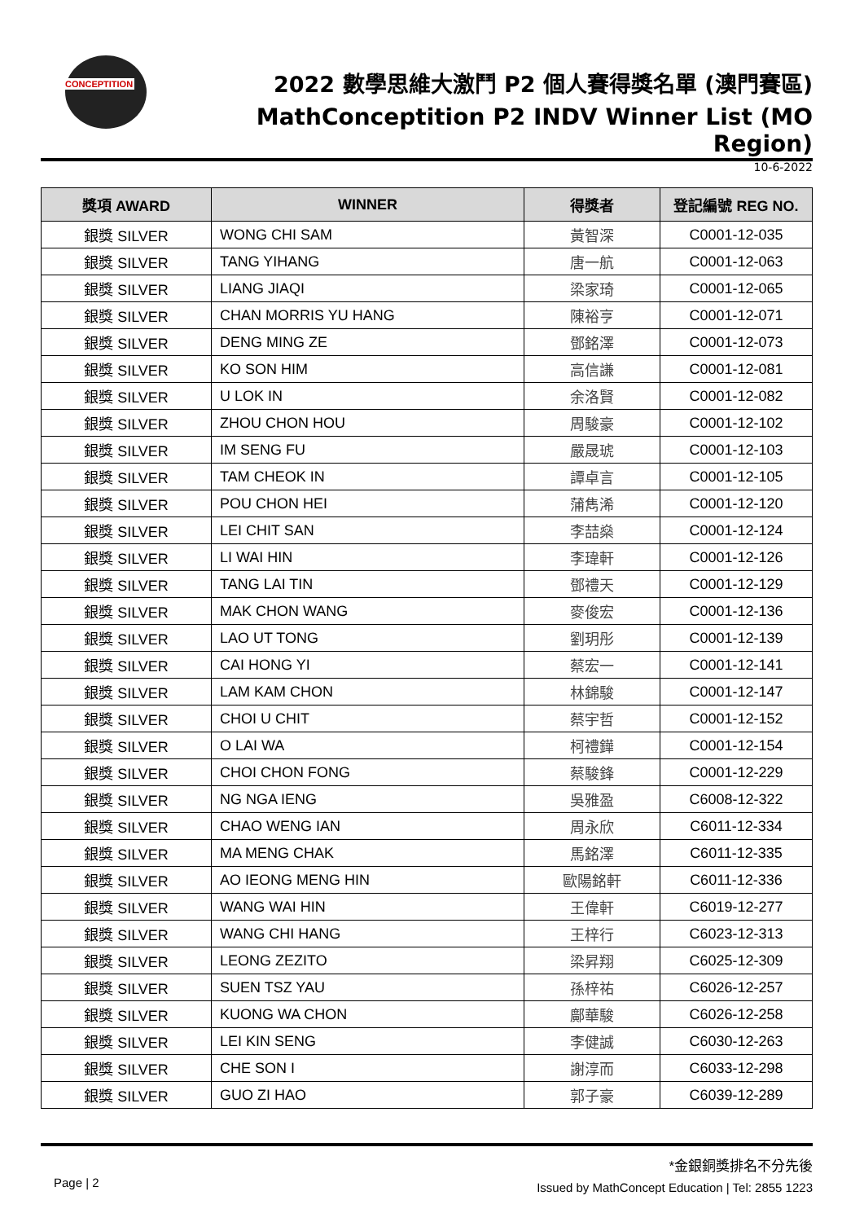CONCEPTITION
2022 數學思維大激鬥 P2 個人賽得獎名單 (澳門賽區)
MathConceptition P2 INDV Winner List (MO Region)
10-6-2022
| 獎項 AWARD | WINNER | 得獎者 | 登記編號 REG NO. |
| --- | --- | --- | --- |
| 銀獎 SILVER | WONG CHI SAM | 黃智深 | C0001-12-035 |
| 銀獎 SILVER | TANG YIHANG | 唐一航 | C0001-12-063 |
| 銀獎 SILVER | LIANG JIAQI | 梁家琦 | C0001-12-065 |
| 銀獎 SILVER | CHAN MORRIS YU HANG | 陳裕亨 | C0001-12-071 |
| 銀獎 SILVER | DENG MING ZE | 鄧銘澤 | C0001-12-073 |
| 銀獎 SILVER | KO SON HIM | 高信謙 | C0001-12-081 |
| 銀獎 SILVER | U LOK IN | 余洛賢 | C0001-12-082 |
| 銀獎 SILVER | ZHOU CHON HOU | 周駿豪 | C0001-12-102 |
| 銀獎 SILVER | IM SENG FU | 嚴晟琥 | C0001-12-103 |
| 銀獎 SILVER | TAM CHEOK IN | 譚卓言 | C0001-12-105 |
| 銀獎 SILVER | POU CHON HEI | 蒲雋浠 | C0001-12-120 |
| 銀獎 SILVER | LEI CHIT SAN | 李喆燊 | C0001-12-124 |
| 銀獎 SILVER | LI WAI HIN | 李瑋軒 | C0001-12-126 |
| 銀獎 SILVER | TANG LAI TIN | 鄧禮天 | C0001-12-129 |
| 銀獎 SILVER | MAK CHON WANG | 麥俊宏 | C0001-12-136 |
| 銀獎 SILVER | LAO UT TONG | 劉玥彤 | C0001-12-139 |
| 銀獎 SILVER | CAI HONG YI | 蔡宏一 | C0001-12-141 |
| 銀獎 SILVER | LAM KAM CHON | 林錦駿 | C0001-12-147 |
| 銀獎 SILVER | CHOI U CHIT | 蔡宇哲 | C0001-12-152 |
| 銀獎 SILVER | O LAI WA | 柯禮鏵 | C0001-12-154 |
| 銀獎 SILVER | CHOI CHON FONG | 蔡駿鋒 | C0001-12-229 |
| 銀獎 SILVER | NG NGA IENG | 吳雅盈 | C6008-12-322 |
| 銀獎 SILVER | CHAO WENG IAN | 周永欣 | C6011-12-334 |
| 銀獎 SILVER | MA MENG CHAK | 馬銘澤 | C6011-12-335 |
| 銀獎 SILVER | AO IEONG MENG HIN | 歐陽銘軒 | C6011-12-336 |
| 銀獎 SILVER | WANG WAI HIN | 王偉軒 | C6019-12-277 |
| 銀獎 SILVER | WANG CHI HANG | 王梓行 | C6023-12-313 |
| 銀獎 SILVER | LEONG ZEZITO | 梁昇翔 | C6025-12-309 |
| 銀獎 SILVER | SUEN TSZ YAU | 孫梓祐 | C6026-12-257 |
| 銀獎 SILVER | KUONG WA CHON | 鄺華駿 | C6026-12-258 |
| 銀獎 SILVER | LEI KIN SENG | 李健誠 | C6030-12-263 |
| 銀獎 SILVER | CHE SON I | 謝淳而 | C6033-12-298 |
| 銀獎 SILVER | GUO ZI HAO | 郭子豪 | C6039-12-289 |
Page | 2
*金銀銅獎排名不分先後
Issued by MathConcept Education | Tel: 2855 1223